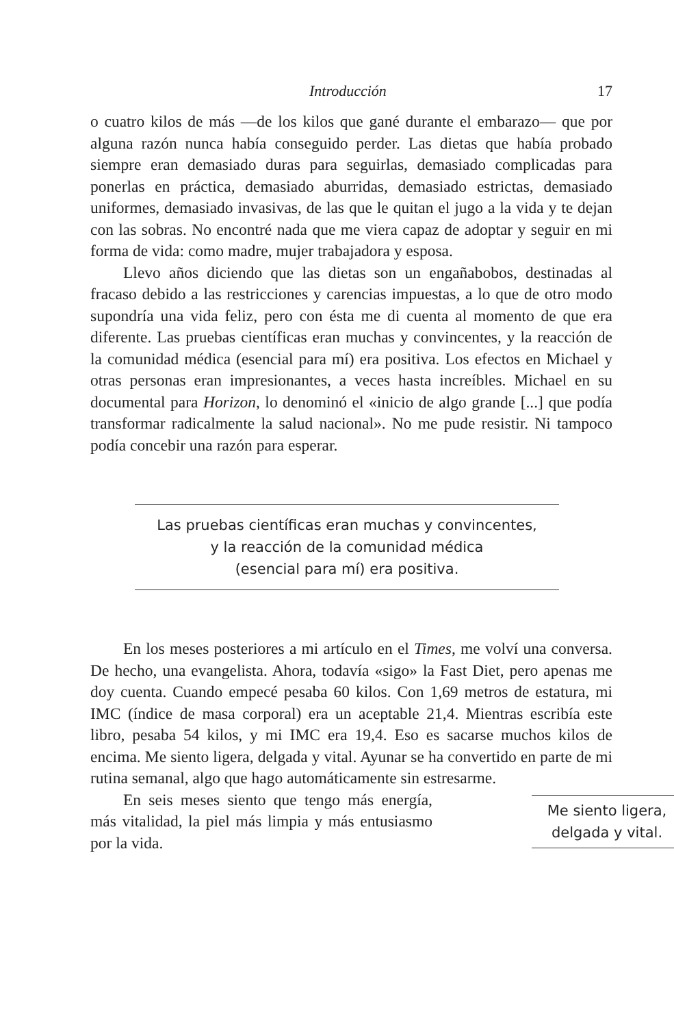Introducción 17
o cuatro kilos de más —de los kilos que gané durante el embarazo— que por alguna razón nunca había conseguido perder. Las dietas que había probado siempre eran demasiado duras para seguirlas, demasiado complicadas para ponerlas en práctica, demasiado aburridas, demasiado estrictas, demasiado uniformes, demasiado invasivas, de las que le quitan el jugo a la vida y te dejan con las sobras. No encontré nada que me viera capaz de adoptar y seguir en mi forma de vida: como madre, mujer trabajadora y esposa.
Llevo años diciendo que las dietas son un engañabobos, destinadas al fracaso debido a las restricciones y carencias impuestas, a lo que de otro modo supondría una vida feliz, pero con ésta me di cuenta al momento de que era diferente. Las pruebas científicas eran muchas y convincentes, y la reacción de la comunidad médica (esencial para mí) era positiva. Los efectos en Michael y otras personas eran impresionantes, a veces hasta increíbles. Michael en su documental para Horizon, lo denominó el «inicio de algo grande [...] que podía transformar radicalmente la salud nacional». No me pude resistir. Ni tampoco podía concebir una razón para esperar.
Las pruebas científicas eran muchas y convincentes,
y la reacción de la comunidad médica
(esencial para mí) era positiva.
En los meses posteriores a mi artículo en el Times, me volví una conversa. De hecho, una evangelista. Ahora, todavía «sigo» la Fast Diet, pero apenas me doy cuenta. Cuando empecé pesaba 60 kilos. Con 1,69 metros de estatura, mi IMC (índice de masa corporal) era un aceptable 21,4. Mientras escribía este libro, pesaba 54 kilos, y mi IMC era 19,4. Eso es sacarse muchos kilos de encima. Me siento ligera, delgada y vital. Ayunar se ha convertido en parte de mi rutina semanal, algo que hago automáticamente sin estresarme.
En seis meses siento que tengo más energía, más vitalidad, la piel más limpia y más entusiasmo por la vida.
Me siento ligera,
delgada y vital.